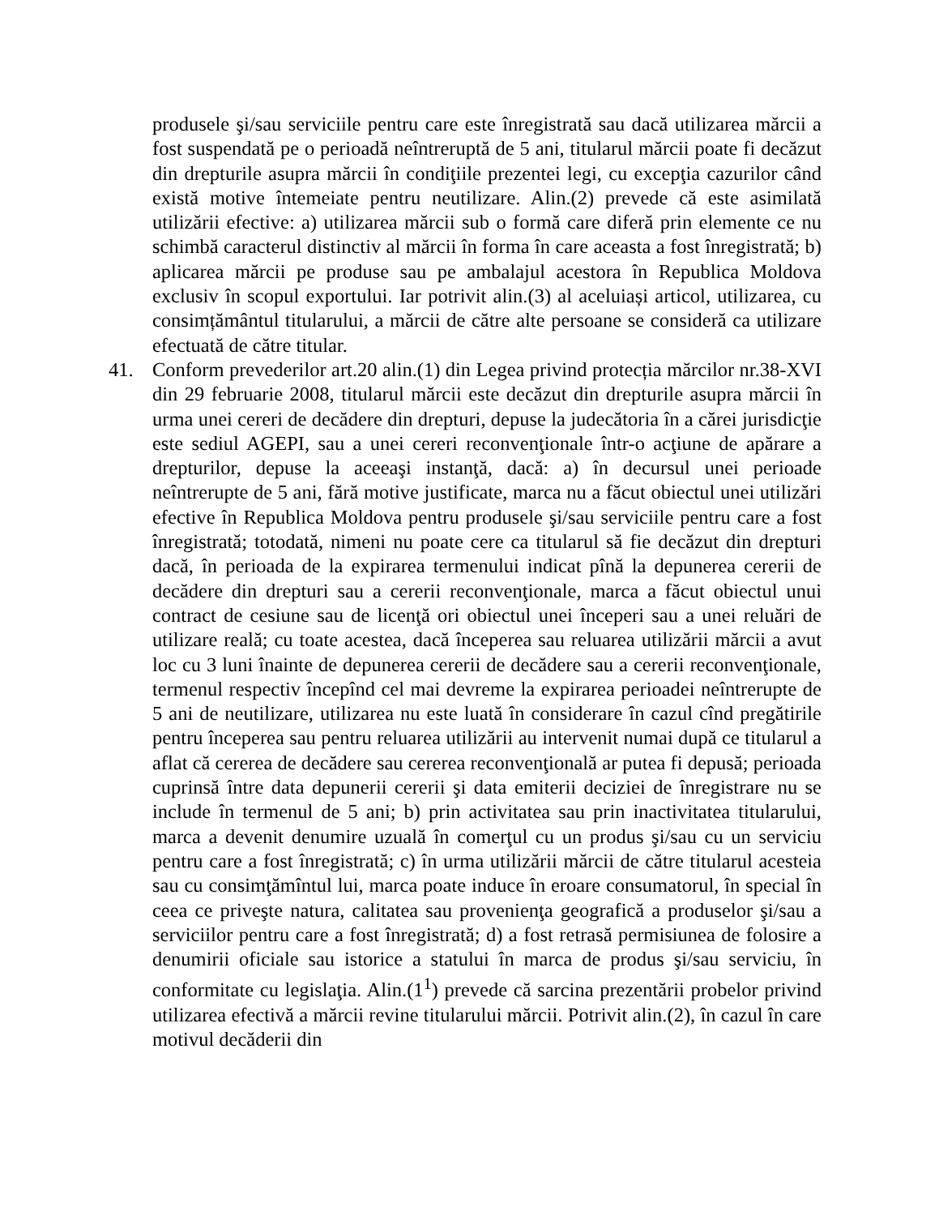produsele şi/sau serviciile pentru care este înregistrată sau dacă utilizarea mărcii a fost suspendată pe o perioadă neîntreruptă de 5 ani, titularul mărcii poate fi decăzut din drepturile asupra mărcii în condiţiile prezentei legi, cu excepţia cazurilor când există motive întemeiate pentru neutilizare. Alin.(2) prevede că este asimilată utilizării efective: a) utilizarea mărcii sub o formă care diferă prin elemente ce nu schimbă caracterul distinctiv al mărcii în forma în care aceasta a fost înregistrată; b) aplicarea mărcii pe produse sau pe ambalajul acestora în Republica Moldova exclusiv în scopul exportului. Iar potrivit alin.(3) al aceluiași articol, utilizarea, cu consimțământul titularului, a mărcii de către alte persoane se consideră ca utilizare efectuată de către titular.
41. Conform prevederilor art.20 alin.(1) din Legea privind protecția mărcilor nr.38-XVI din 29 februarie 2008, titularul mărcii este decăzut din drepturile asupra mărcii în urma unei cereri de decădere din drepturi, depuse la judecătoria în a cărei jurisdicţie este sediul AGEPI, sau a unei cereri reconvenţionale într-o acţiune de apărare a drepturilor, depuse la aceeaşi instanţă, dacă: a) în decursul unei perioade neîntrerupte de 5 ani, fără motive justificate, marca nu a făcut obiectul unei utilizări efective în Republica Moldova pentru produsele şi/sau serviciile pentru care a fost înregistrată; totodată, nimeni nu poate cere ca titularul să fie decăzut din drepturi dacă, în perioada de la expirarea termenului indicat pînă la depunerea cererii de decădere din drepturi sau a cererii reconvenţionale, marca a făcut obiectul unui contract de cesiune sau de licenţă ori obiectul unei începeri sau a unei reluări de utilizare reală; cu toate acestea, dacă începerea sau reluarea utilizării mărcii a avut loc cu 3 luni înainte de depunerea cererii de decădere sau a cererii reconvenţionale, termenul respectiv începînd cel mai devreme la expirarea perioadei neîntrerupte de 5 ani de neutilizare, utilizarea nu este luată în considerare în cazul cînd pregătirile pentru începerea sau pentru reluarea utilizării au intervenit numai după ce titularul a aflat că cererea de decădere sau cererea reconvenţională ar putea fi depusă; perioada cuprinsă între data depunerii cererii şi data emiterii deciziei de înregistrare nu se include în termenul de 5 ani; b) prin activitatea sau prin inactivitatea titularului, marca a devenit denumire uzuală în comerţul cu un produs şi/sau cu un serviciu pentru care a fost înregistrată; c) în urma utilizării mărcii de către titularul acesteia sau cu consimţămîntul lui, marca poate induce în eroare consumatorul, în special în ceea ce priveşte natura, calitatea sau provenienţa geografică a produselor şi/sau a serviciilor pentru care a fost înregistrată; d) a fost retrasă permisiunea de folosire a denumirii oficiale sau istorice a statului în marca de produs şi/sau serviciu, în conformitate cu legislaţia. Alin.(1<sup>1</sup>) prevede că sarcina prezentării probelor privind utilizarea efectivă a mărcii revine titularului mărcii. Potrivit alin.(2), în cazul în care motivul decăderii din